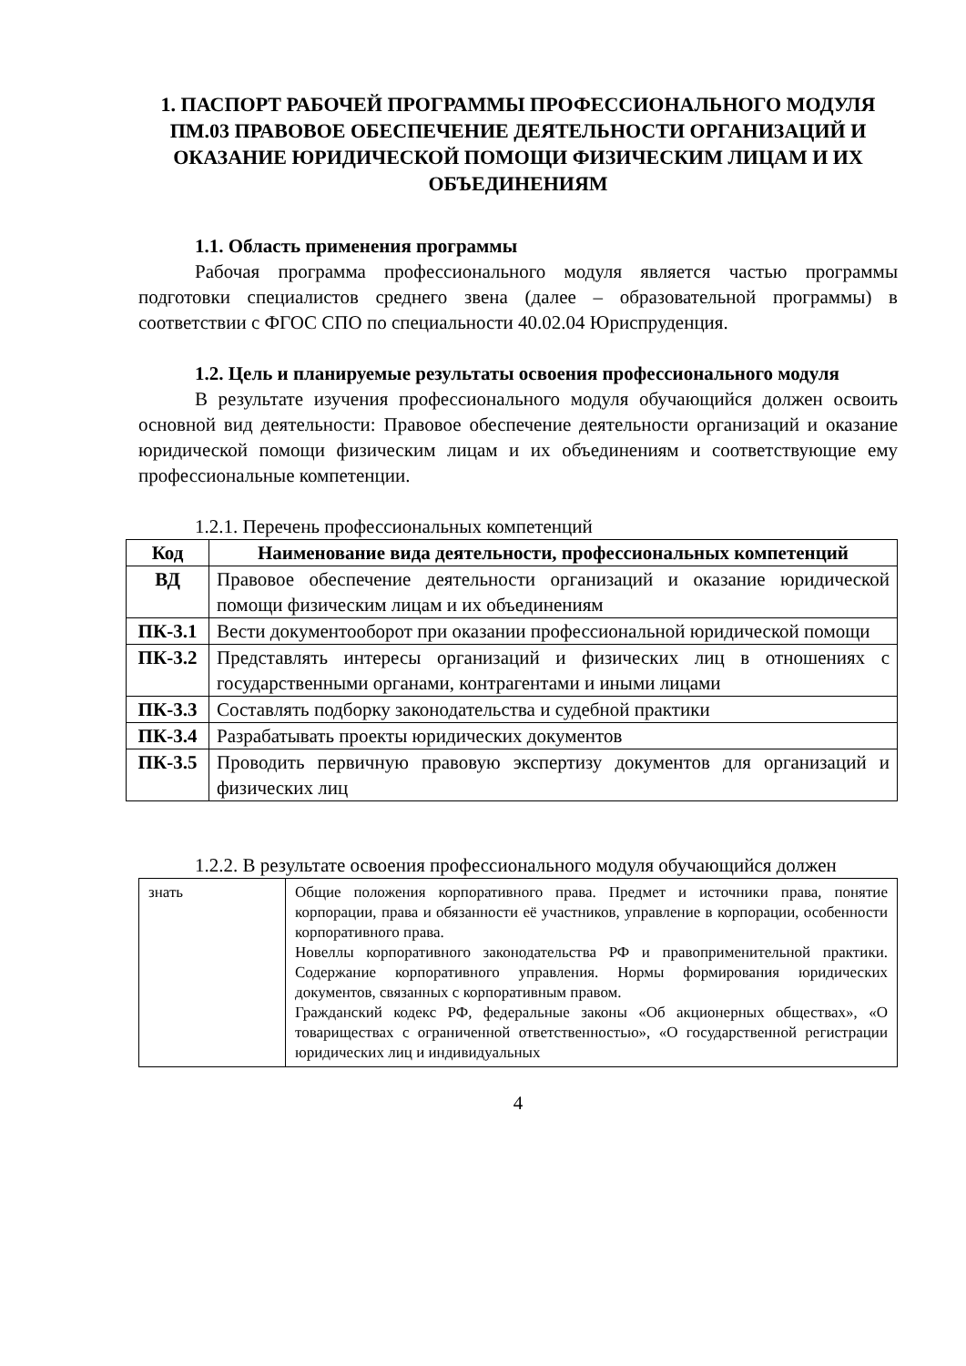1. ПАСПОРТ РАБОЧЕЙ ПРОГРАММЫ ПРОФЕССИОНАЛЬНОГО МОДУЛЯ ПМ.03 ПРАВОВОЕ ОБЕСПЕЧЕНИЕ ДЕЯТЕЛЬНОСТИ ОРГАНИЗАЦИЙ И ОКАЗАНИЕ ЮРИДИЧЕСКОЙ ПОМОЩИ ФИЗИЧЕСКИМ ЛИЦАМ И ИХ ОБЪЕДИНЕНИЯМ
1.1. Область применения программы
Рабочая программа профессионального модуля является частью программы подготовки специалистов среднего звена (далее – образовательной программы) в соответствии с ФГОС СПО по специальности 40.02.04 Юриспруденция.
1.2. Цель и планируемые результаты освоения профессионального модуля
В результате изучения профессионального модуля обучающийся должен освоить основной вид деятельности: Правовое обеспечение деятельности организаций и оказание юридической помощи физическим лицам и их объединениям и соответствующие ему профессиональные компетенции.
1.2.1. Перечень профессиональных компетенций
| Код | Наименование вида деятельности, профессиональных компетенций |
| --- | --- |
| ВД | Правовое обеспечение деятельности организаций и оказание юридической помощи физическим лицам и их объединениям |
| ПК-3.1 | Вести документооборот при оказании профессиональной юридической помощи |
| ПК-3.2 | Представлять интересы организаций и физических лиц в отношениях с государственными органами, контрагентами и иными лицами |
| ПК-3.3 | Составлять подборку законодательства и судебной практики |
| ПК-3.4 | Разрабатывать проекты юридических документов |
| ПК-3.5 | Проводить первичную правовую экспертизу документов для организаций и физических лиц |
1.2.2. В результате освоения профессионального модуля обучающийся должен
| знать | Общие положения корпоративного права. Предмет и источники права, понятие корпорации, права и обязанности её участников, управление в корпорации, особенности корпоративного права. Новеллы корпоративного законодательства РФ и правоприменительной практики. Содержание корпоративного управления. Нормы формирования юридических документов, связанных с корпоративным правом. Гражданский кодекс РФ, федеральные законы «Об акционерных обществах», «О товариществах с ограниченной ответственностью», «О государственной регистрации юридических лиц и индивидуальных |
4